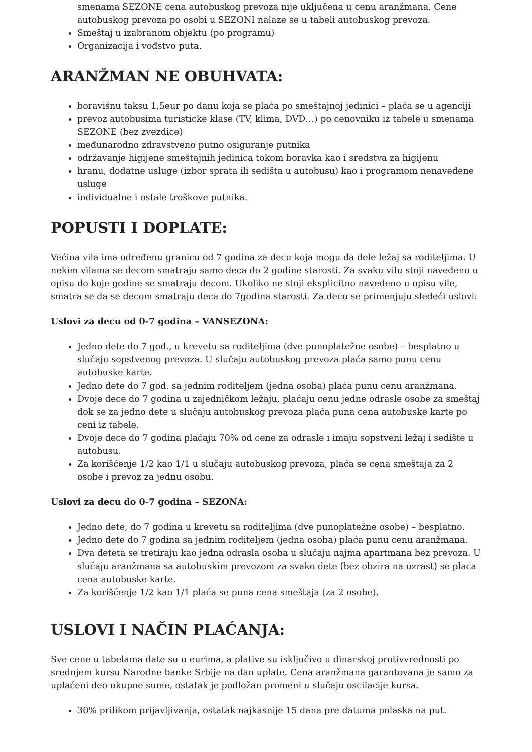smenama SEZONE cena autobuskog prevoza nije uključena u cenu aranžmana. Cene autobuskog prevoza po osobi u SEZONI nalaze se u tabeli autobuskog prevoza.
Smeštaj u izabranom objektu (po programu)
Organizacija i vođstvo puta.
ARANŽMAN NE OBUHVATA:
boravišnu taksu 1,5eur po danu koja se plaća po smeštajnoj jedinici – plaća se u agenciji
prevoz autobusima turisticke klase (TV, klima, DVD…) po cenovniku iz tabele u smenama SEZONE (bez zvezdice)
međunarodno zdravstveno putno osiguranje putnika
održavanje higijene smeštajnih jedinica tokom boravka kao i sredstva za higijenu
hranu, dodatne usluge (izbor sprata ili sedišta u autobusu) kao i programom nenavedene usluge
individualne i ostale troškove putnika.
POPUSTI I DOPLATE:
Većina vila ima određenu granicu od 7 godina za decu koja mogu da dele ležaj sa roditeljima. U nekim vilama se decom smatraju samo deca do 2 godine starosti. Za svaku vilu stoji navedeno u opisu do koje godine se smatraju decom. Ukoliko ne stoji eksplicitno navedeno u opisu vile, smatra se da se decom smatraju deca do 7godina starosti. Za decu se primenjuju sledeći uslovi:
Uslovi za decu od 0-7 godina – VANSEZONA:
Jedno dete do 7 god., u krevetu sa roditeljima (dve punoplatežne osobe) – besplatno u slučaju sopstvenog prevoza. U slučaju autobuskog prevoza plaća samo punu cenu autobuske karte.
Jedno dete do 7 god. sa jednim roditeljem (jedna osoba) plaća punu cenu aranžmana.
Dvoje dece do 7 godina u zajedničkom ležaju, plaćaju cenu jedne odrasle osobe za smeštaj dok se za jedno dete u slučaju autobuskog prevoza plaća puna cena autobuske karte po ceni iz tabele.
Dvoje dece do 7 godina plaćaju 70% od cene za odrasle i imaju sopstveni ležaj i sedište u autobusu.
Za korišćenje 1/2 kao 1/1 u slučaju autobuskog prevoza, plaća se cena smeštaja za 2 osobe i prevoz za jednu osobu.
Uslovi za decu do 0-7 godina – SEZONA:
Jedno dete, do 7 godina u krevetu sa roditeljima (dve punoplatežne osobe) – besplatno.
Jedno dete do 7 godina sa jednim roditeljem (jedna osoba) plaća punu cenu aranžmana.
Dva deteta se tretiraju kao jedna odrasla osoba u slučaju najma apartmana bez prevoza. U slučaju aranžmana sa autobuskim prevozom za svako dete (bez obzira na uzrast) se plaća cena autobuske karte.
Za korišćenje 1/2 kao 1/1 plaća se puna cena smeštaja (za 2 osobe).
USLOVI I NAČIN PLAĆANJA:
Sve cene u tabelama date su u eurima, a plative su isključivo u dinarskoj protivvrednosti po srednjem kursu Narodne banke Srbije na dan uplate. Cena aranžmana garantovana je samo za uplaćeni deo ukupne sume, ostatak je podložan promeni u slučaju oscilacije kursa.
30% prilikom prijavljivanja, ostatak najkasnije 15 dana pre datuma polaska na put.